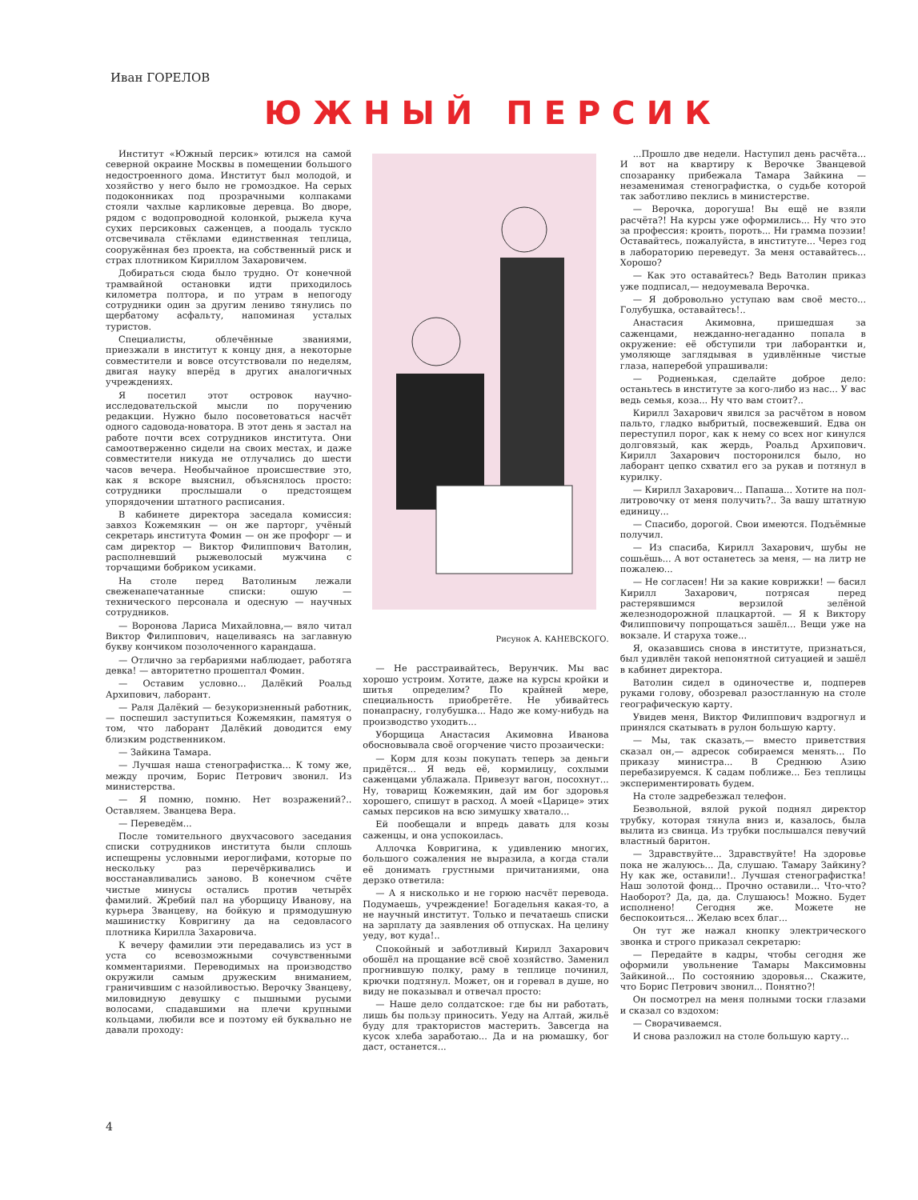Иван ГОРЕЛОВ
ЮЖНЫЙ ПЕРСИК
Институт «Южный персик» ютился на самой северной окраине Москвы в помещении большого недостроенного дома. Институт был молодой, и хозяйство у него было не громоздкое. На серых подоконниках под прозрачными колпаками стояли чахлые карликовые деревца. Во дворе, рядом с водопроводной колонкой, рыжела куча сухих персиковых саженцев, а поодаль тускло отсвечивала стёклами единственная теплица, сооружённая без проекта, на собственный риск и страх плотником Кириллом Захаровичем.
Добираться сюда было трудно. От конечной трамвайной остановки идти приходилось километра полтора, и по утрам в непогоду сотрудники один за другим лениво тянулись по щербатому асфальту, напоминая усталых туристов.
Специалисты, облечённые званиями, приезжали в институт к концу дня, а некоторые совместители и вовсе отсутствовали по неделям, двигая науку вперёд в других аналогичных учреждениях.
Я посетил этот островок научно-исследовательской мысли по поручению редакции. Нужно было посоветоваться насчёт одного садовода-новатора. В этот день я застал на работе почти всех сотрудников института. Они самоотверженно сидели на своих местах, и даже совместители никуда не отлучались до шести часов вечера. Необычайное происшествие это, как я вскоре выяснил, объяснялось просто: сотрудники прослышали о предстоящем упорядочении штатного расписания.
В кабинете директора заседала комиссия: завхоз Кожемякин — он же парторг, учёный секретарь института Фомин — он же профорг — и сам директор — Виктор Филиппович Ватолин, располневший рыжеволосый мужчина с торчащими бобриком усиками.
На столе перед Ватолиным лежали свеженапечатанные списки: ошую — технического персонала и одесную — научных сотрудников.
— Воронова Лариса Михайловна,— вяло читал Виктор Филиппович, нацеливаясь на заглавную букву кончиком позолоченного карандаша.
— Отлично за гербариями наблюдает, работяга девка! — авторитетно прошептал Фомин.
— Оставим условно... Далёкий Роальд Архипович, лаборант.
— Раля Далёкий — безукоризненный работник,— поспешил заступиться Кожемякин, памятуя о том, что лаборант Далёкий доводится ему близким родственником.
— Зайкина Тамара.
— Лучшая наша стенографистка... К тому же, между прочим, Борис Петрович звонил. Из министерства.
— Я помню, помню. Нет возражений?.. Оставляем. Званцева Вера.
— Переведём...
После томительного двухчасового заседания списки сотрудников института были сплошь испещрены условными иероглифами, которые по нескольку раз перечёркивались и восстанавливались заново. В конечном счёте чистые минусы остались против четырёх фамилий. Жребий пал на уборщицу Иванову, на курьера Званцеву, на бойкую и прямодушную машинистку Ковригину да на седовласого плотника Кирилла Захаровича.
К вечеру фамилии эти передавались из уст в уста со всевозможными сочувственными комментариями. Переводимых на производство окружили самым дружеским вниманием, граничившим с назойливостью. Верочку Званцеву, миловидную девушку с пышными русыми волосами, спадавшими на плечи крупными кольцами, любили все и поэтому ей буквально не давали проходу:
Рисунок А. КАНЕВСКОГО.
— Не расстраивайтесь, Верунчик. Мы вас хорошо устроим. Хотите, даже на курсы кройки и шитья определим? По крайней мере, специальность приобретёте. Не убивайтесь понапрасну, голубушка... Надо же кому-нибудь на производство уходить...
Уборщица Анастасия Акимовна Иванова обосновывала своё огорчение чисто прозаически:
— Корм для козы покупать теперь за деньги придётся... Я ведь её, кормилицу, сохлыми саженцами ублажала. Привезут вагон, посохнут... Ну, товарищ Кожемякин, дай им бог здоровья хорошего, спишут в расход. А моей «Царице» этих самых персиков на всю зимушку хватало...
Ей пообещали и впредь давать для козы саженцы, и она успокоилась.
Аллочка Ковригина, к удивлению многих, большого сожаления не выразила, а когда стали её донимать грустными причитаниями, она дерзко ответила:
— А я нисколько и не горюю насчёт перевода. Подумаешь, учреждение! Богадельня какая-то, а не научный институт. Только и печатаешь списки на зарплату да заявления об отпусках. На целину уеду, вот куда!..
Спокойный и заботливый Кирилл Захарович обошёл на прощание всё своё хозяйство. Заменил прогнившую полку, раму в теплице починил, крючки подтянул. Может, он и горевал в душе, но виду не показывал и отвечал просто:
— Наше дело солдатское: где бы ни работать, лишь бы пользу приносить. Уеду на Алтай, жильё буду для трактористов мастерить. Завсегда на кусок хлеба заработаю... Да и на рюмашку, бог даст, останется...
...Прошло две недели. Наступил день расчёта... И вот на квартиру к Верочке Званцевой спозаранку прибежала Тамара Зайкина — незаменимая стенографистка, о судьбе которой так заботливо пеклись в министерстве.
— Верочка, дорогуша! Вы ещё не взяли расчёта?! На курсы уже оформились... Ну что это за профессия: кроить, пороть... Ни грамма поэзии! Оставайтесь, пожалуйста, в институте... Через год в лабораторию переведут. За меня оставайтесь... Хорошо?
— Как это оставайтесь? Ведь Ватолин приказ уже подписал,— недоумевала Верочка.
— Я добровольно уступаю вам своё место... Голубушка, оставайтесь!..
Анастасия Акимовна, пришедшая за саженцами, нежданно-негаданно попала в окружение: её обступили три лаборантки и, умоляюще заглядывая в удивлённые чистые глаза, наперебой упрашивали:
— Родненькая, сделайте доброе дело: останьтесь в институте за кого-либо из нас... У вас ведь семья, коза... Ну что вам стоит?..
Кирилл Захарович явился за расчётом в новом пальто, гладко выбритый, посвежевший. Едва он переступил порог, как к нему со всех ног кинулся долговязый, как жердь, Роальд Архипович. Кирилл Захарович посторонился было, но лаборант цепко схватил его за рукав и потянул в курилку.
— Кирилл Захарович... Папаша... Хотите на пол-литровочку от меня получить?.. За вашу штатную единицу...
— Спасибо, дорогой. Свои имеются. Подъёмные получил.
— Из спасиба, Кирилл Захарович, шубы не сошьёшь... А вот останетесь за меня, — на литр не пожалею...
— Не согласен! Ни за какие коврижки! — басил Кирилл Захарович, потрясая перед растерявшимся верзилой зелёной железнодорожной плацкартой. — Я к Виктору Филипповичу попрощаться зашёл... Вещи уже на вокзале. И старуха тоже...
Я, оказавшись снова в институте, признаться, был удивлён такой непонятной ситуацией и зашёл в кабинет директора.
Ватолин сидел в одиночестве и, подперев руками голову, обозревал разостланную на столе географическую карту.
Увидев меня, Виктор Филиппович вздрогнул и принялся скатывать в рулон большую карту.
— Мы, так сказать,— вместо приветствия сказал он,— адресок собираемся менять... По приказу министра... В Среднюю Азию перебазируемся. К садам поближе... Без теплицы экспериментировать будем.
На столе задребезжал телефон.
Безвольной, вялой рукой поднял директор трубку, которая тянула вниз и, казалось, была вылита из свинца. Из трубки послышался певучий властный баритон.
— Здравствуйте... Здравствуйте! На здоровье пока не жалуюсь... Да, слушаю. Тамару Зайкину? Ну как же, оставили!.. Лучшая стенографистка! Наш золотой фонд... Прочно оставили... Что-что? Наоборот? Да, да, да. Слушаюсь! Можно. Будет исполнено! Сегодня же. Можете не беспокоиться... Желаю всех благ...
Он тут же нажал кнопку электрического звонка и строго приказал секретарю:
— Передайте в кадры, чтобы сегодня же оформили увольнение Тамары Максимовны Зайкиной... По состоянию здоровья... Скажите, что Борис Петрович звонил... Понятно?!
Он посмотрел на меня полными тоски глазами и сказал со вздохом:
— Сворачиваемся.
И снова разложил на столе большую карту...
4